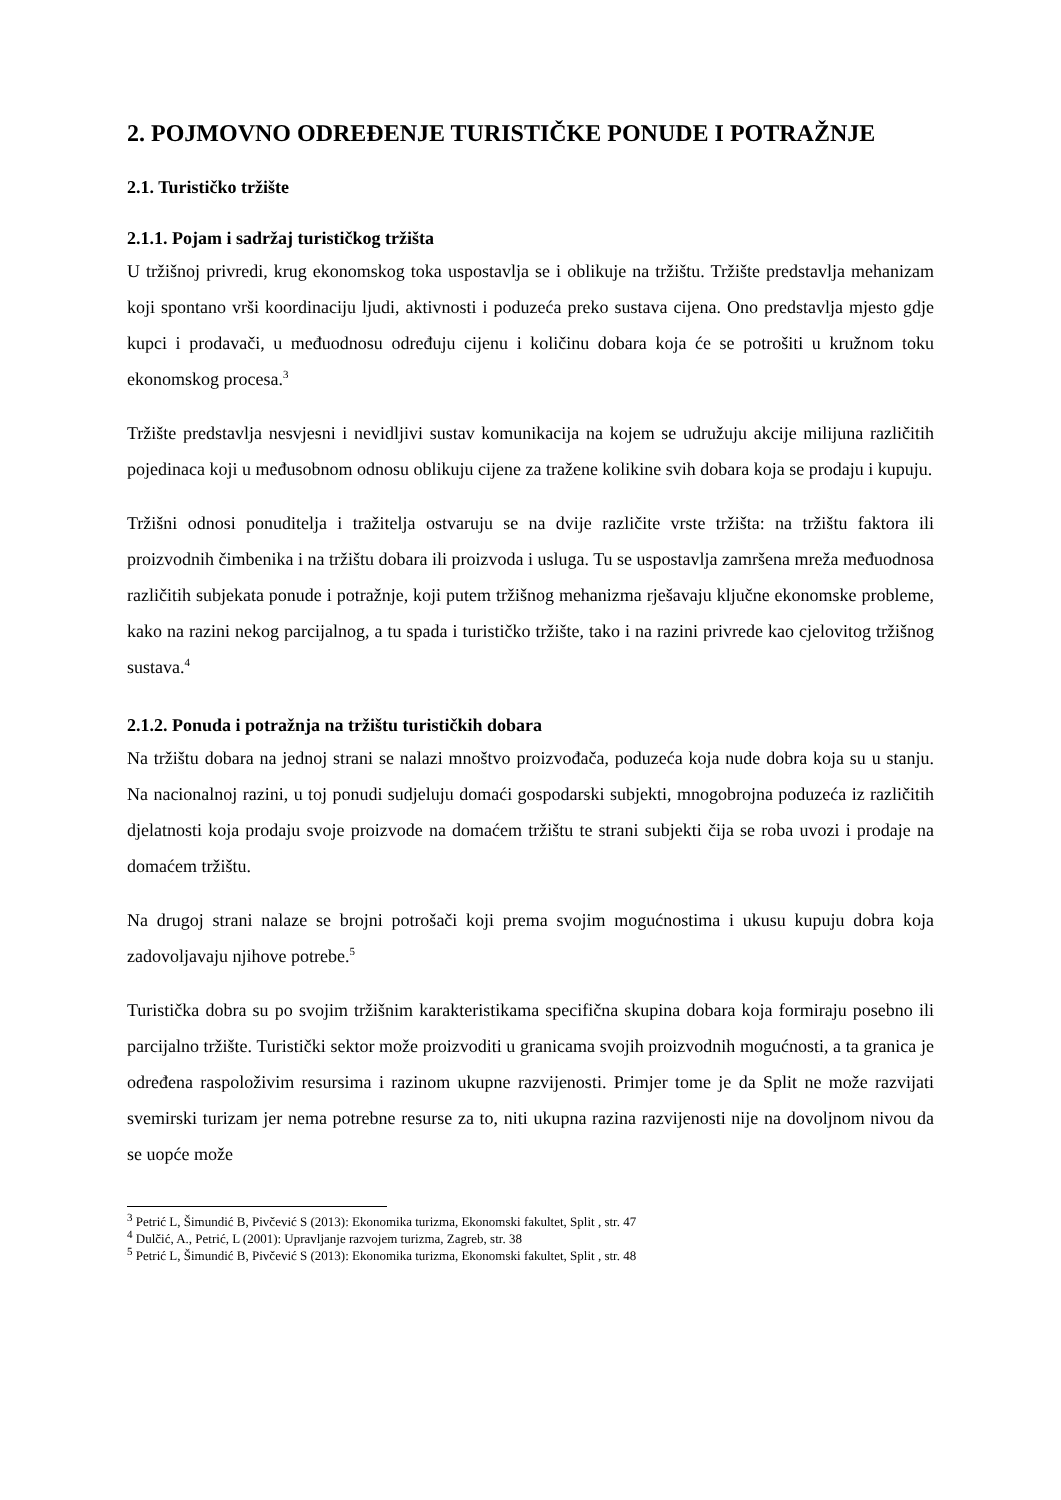2. POJMOVNO ODREĐENJE TURISTIČKE PONUDE I POTRAŽNJE
2.1. Turističko tržište
2.1.1. Pojam i sadržaj turističkog tržišta
U tržišnoj privredi, krug ekonomskog toka uspostavlja se i oblikuje na tržištu. Tržište predstavlja mehanizam koji spontano vrši koordinaciju ljudi, aktivnosti i poduzeća preko sustava cijena. Ono predstavlja mjesto gdje kupci i prodavači, u međuodnosu određuju cijenu i količinu dobara koja će se potrošiti u kružnom toku ekonomskog procesa.<sup>3</sup>
Tržište predstavlja nesvjesni i nevidljivi sustav komunikacija na kojem se udružuju akcije milijuna različitih pojedinaca koji u međusobnom odnosu oblikuju cijene za tražene kolikine svih dobara koja se prodaju i kupuju.
Tržišni odnosi ponuditelja i tražitelja ostvaruju se na dvije različite vrste tržišta: na tržištu faktora ili proizvodnih čimbenika i na tržištu dobara ili proizvoda i usluga. Tu se uspostavlja zamršena mreža međuodnosa različitih subjekata ponude i potražnje, koji putem tržišnog mehanizma rješavaju ključne ekonomske probleme, kako na razini nekog parcijalnog, a tu spada i turističko tržište, tako i na razini privrede kao cjelovitog tržišnog sustava.<sup>4</sup>
2.1.2. Ponuda i potražnja na tržištu turističkih dobara
Na tržištu dobara na jednoj strani se nalazi mnoštvo proizvođača, poduzeća koja nude dobra koja su u stanju. Na nacionalnoj razini, u toj ponudi sudjeluju domaći gospodarski subjekti, mnogobrojna poduzeća iz različitih djelatnosti koja prodaju svoje proizvode na domaćem tržištu te strani subjekti čija se roba uvozi i prodaje na domaćem tržištu.
Na drugoj strani nalaze se brojni potrošači koji prema svojim mogućnostima i ukusu kupuju dobra koja zadovoljavaju njihove potrebe.<sup>5</sup>
Turistička dobra su po svojim tržišnim karakteristikama specifična skupina dobara koja formiraju posebno ili parcijalno tržište. Turistički sektor može proizvoditi u granicama svojih proizvodnih mogućnosti, a ta granica je određena raspoloživim resursima i razinom ukupne razvijenosti. Primjer tome je da Split ne može razvijati svemirski turizam jer nema potrebne resurse za to, niti ukupna razina razvijenosti nije na dovoljnom nivou da se uopće može
<sup>3</sup> Petrić L, Šimundić B, Pivčević S (2013): Ekonomika turizma, Ekonomski fakultet, Split , str. 47
<sup>4</sup> Dulčić, A., Petrić, L (2001): Upravljanje razvojem turizma, Zagreb, str. 38
<sup>5</sup> Petrić L, Šimundić B, Pivčević S (2013): Ekonomika turizma, Ekonomski fakultet, Split , str. 48